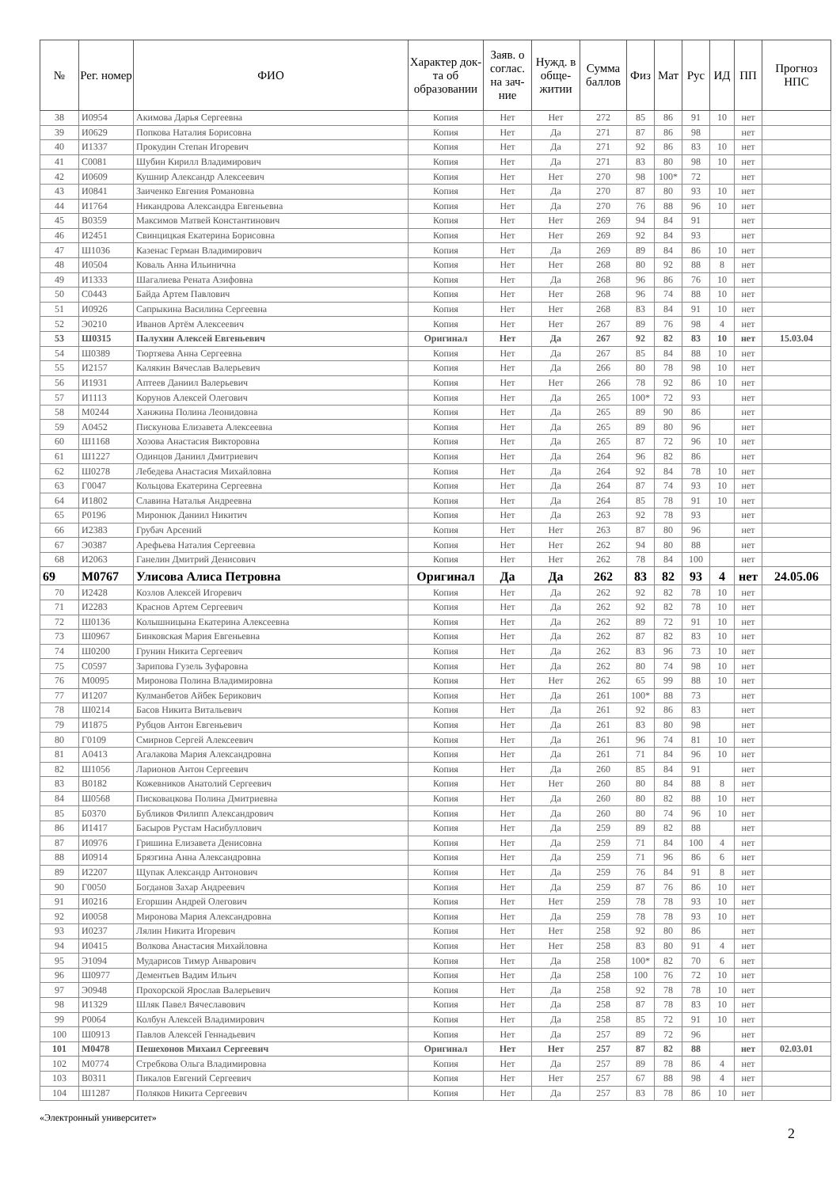| № | Рег. номер | ФИО | Характер док-та об образовании | Заяв. о соглас. на зач-ние | Нужд. в обще-житии | Сумма баллов | Физ | Мат | Рус | ИД | ПП | Прогноз НПС |
| --- | --- | --- | --- | --- | --- | --- | --- | --- | --- | --- | --- | --- |
| 38 | И0954 | Акимова Дарья Сергеевна | Копия | Нет | Нет | 272 | 85 | 86 | 91 | 10 | нет | |
| 39 | И0629 | Попкова Наталия Борисовна | Копия | Нет | Да | 271 | 87 | 86 | 98 | | нет | |
| 40 | И1337 | Прокудин Степан Игоревич | Копия | Нет | Да | 271 | 92 | 86 | 83 | 10 | нет | |
| 41 | С0081 | Шубин Кирилл Владимирович | Копия | Нет | Да | 271 | 83 | 80 | 98 | 10 | нет | |
| 42 | И0609 | Кушнир Александр Алексеевич | Копия | Нет | Нет | 270 | 98 | 100* | 72 | | нет | |
| 43 | И0841 | Заиченко Евгения Романовна | Копия | Нет | Да | 270 | 87 | 80 | 93 | 10 | нет | |
| 44 | И1764 | Никандрова Александра Евгеньевна | Копия | Нет | Да | 270 | 76 | 88 | 96 | 10 | нет | |
| 45 | В0359 | Максимов Матвей Константинович | Копия | Нет | Нет | 269 | 94 | 84 | 91 | | нет | |
| 46 | И2451 | Свинцицкая Екатерина Борисовна | Копия | Нет | Нет | 269 | 92 | 84 | 93 | | нет | |
| 47 | Ш1036 | Казенас Герман Владимирович | Копия | Нет | Да | 269 | 89 | 84 | 86 | 10 | нет | |
| 48 | И0504 | Коваль Анна Ильинична | Копия | Нет | Нет | 268 | 80 | 92 | 88 | 8 | нет | |
| 49 | И1333 | Шагалиева Рената Азифовна | Копия | Нет | Да | 268 | 96 | 86 | 76 | 10 | нет | |
| 50 | С0443 | Байда Артем Павлович | Копия | Нет | Нет | 268 | 96 | 74 | 88 | 10 | нет | |
| 51 | И0926 | Сапрыкина Василина Сергеевна | Копия | Нет | Нет | 268 | 83 | 84 | 91 | 10 | нет | |
| 52 | Э0210 | Иванов Артём Алексеевич | Копия | Нет | Нет | 267 | 89 | 76 | 98 | 4 | нет | |
| 53 | Ш0315 | Палухин Алексей Евгеньевич | Оригинал | Нет | Да | 267 | 92 | 82 | 83 | 10 | нет | 15.03.04 |
| 54 | Ш0389 | Тюртяева Анна Сергеевна | Копия | Нет | Да | 267 | 85 | 84 | 88 | 10 | нет | |
| 55 | И2157 | Калякин Вячеслав Валерьевич | Копия | Нет | Да | 266 | 80 | 78 | 98 | 10 | нет | |
| 56 | И1931 | Аптеев Даниил Валерьевич | Копия | Нет | Нет | 266 | 78 | 92 | 86 | 10 | нет | |
| 57 | И1113 | Корунов Алексей Олегович | Копия | Нет | Да | 265 | 100* | 72 | 93 | | нет | |
| 58 | М0244 | Ханжина Полина Леонидовна | Копия | Нет | Да | 265 | 89 | 90 | 86 | | нет | |
| 59 | А0452 | Пискунова Елизавета Алексеевна | Копия | Нет | Да | 265 | 89 | 80 | 96 | | нет | |
| 60 | Ш1168 | Хозова Анастасия Викторовна | Копия | Нет | Да | 265 | 87 | 72 | 96 | 10 | нет | |
| 61 | Ш1227 | Одинцов Даниил Дмитриевич | Копия | Нет | Да | 264 | 96 | 82 | 86 | | нет | |
| 62 | Ш0278 | Лебедева Анастасия Михайловна | Копия | Нет | Да | 264 | 92 | 84 | 78 | 10 | нет | |
| 63 | Г0047 | Кольцова Екатерина Сергеевна | Копия | Нет | Да | 264 | 87 | 74 | 93 | 10 | нет | |
| 64 | И1802 | Славина Наталья Андреевна | Копия | Нет | Да | 264 | 85 | 78 | 91 | 10 | нет | |
| 65 | Р0196 | Миронюк Даниил Никитич | Копия | Нет | Да | 263 | 92 | 78 | 93 | | нет | |
| 66 | И2383 | Грубач Арсений | Копия | Нет | Нет | 263 | 87 | 80 | 96 | | нет | |
| 67 | Э0387 | Арефьева Наталия Сергеевна | Копия | Нет | Нет | 262 | 94 | 80 | 88 | | нет | |
| 68 | И2063 | Ганелин Дмитрий Денисович | Копия | Нет | Нет | 262 | 78 | 84 | 100 | | нет | |
| 69 | М0767 | Улисова Алиса Петровна | Оригинал | Да | Да | 262 | 83 | 82 | 93 | 4 | нет | 24.05.06 |
| 70 | И2428 | Козлов Алексей Игоревич | Копия | Нет | Да | 262 | 92 | 82 | 78 | 10 | нет | |
| 71 | И2283 | Краснов Артем Сергеевич | Копия | Нет | Да | 262 | 92 | 82 | 78 | 10 | нет | |
| 72 | Ш0136 | Колышницына Екатерина Алексеевна | Копия | Нет | Да | 262 | 89 | 72 | 91 | 10 | нет | |
| 73 | Ш0967 | Бинковская Мария Евгеньевна | Копия | Нет | Да | 262 | 87 | 82 | 83 | 10 | нет | |
| 74 | Ш0200 | Грунин Никита Сергеевич | Копия | Нет | Да | 262 | 83 | 96 | 73 | 10 | нет | |
| 75 | С0597 | Зарипова Гузель Зуфаровна | Копия | Нет | Да | 262 | 80 | 74 | 98 | 10 | нет | |
| 76 | М0095 | Миронова Полина Владимировна | Копия | Нет | Нет | 262 | 65 | 99 | 88 | 10 | нет | |
| 77 | И1207 | Кулманбетов Айбек Берикович | Копия | Нет | Да | 261 | 100* | 88 | 73 | | нет | |
| 78 | Ш0214 | Басов Никита Витальевич | Копия | Нет | Да | 261 | 92 | 86 | 83 | | нет | |
| 79 | И1875 | Рубцов Антон Евгеньевич | Копия | Нет | Да | 261 | 83 | 80 | 98 | | нет | |
| 80 | Г0109 | Смирнов Сергей Алексеевич | Копия | Нет | Да | 261 | 96 | 74 | 81 | 10 | нет | |
| 81 | А0413 | Агалакова Мария Александровна | Копия | Нет | Да | 261 | 71 | 84 | 96 | 10 | нет | |
| 82 | Ш1056 | Ларионов Антон Сергеевич | Копия | Нет | Да | 260 | 85 | 84 | 91 | | нет | |
| 83 | В0182 | Кожевников Анатолий Сергеевич | Копия | Нет | Нет | 260 | 80 | 84 | 88 | 8 | нет | |
| 84 | Ш0568 | Писковацкова Полина Дмитриевна | Копия | Нет | Да | 260 | 80 | 82 | 88 | 10 | нет | |
| 85 | Б0370 | Бубликов Филипп Александрович | Копия | Нет | Да | 260 | 80 | 74 | 96 | 10 | нет | |
| 86 | И1417 | Басыров Рустам Насибуллович | Копия | Нет | Да | 259 | 89 | 82 | 88 | | нет | |
| 87 | И0976 | Гришина Елизавета Денисовна | Копия | Нет | Да | 259 | 71 | 84 | 100 | 4 | нет | |
| 88 | И0914 | Брязгина Анна Александровна | Копия | Нет | Да | 259 | 71 | 96 | 86 | 6 | нет | |
| 89 | И2207 | Щупак Александр Антонович | Копия | Нет | Да | 259 | 76 | 84 | 91 | 8 | нет | |
| 90 | Г0050 | Богданов Захар Андреевич | Копия | Нет | Да | 259 | 87 | 76 | 86 | 10 | нет | |
| 91 | И0216 | Егоршин Андрей Олегович | Копия | Нет | Нет | 259 | 78 | 78 | 93 | 10 | нет | |
| 92 | И0058 | Миронова Мария Александровна | Копия | Нет | Да | 259 | 78 | 78 | 93 | 10 | нет | |
| 93 | И0237 | Лялин Никита Игоревич | Копия | Нет | Нет | 258 | 92 | 80 | 86 | | нет | |
| 94 | И0415 | Волкова Анастасия Михайловна | Копия | Нет | Нет | 258 | 83 | 80 | 91 | 4 | нет | |
| 95 | Э1094 | Мударисов Тимур Анварович | Копия | Нет | Да | 258 | 100* | 82 | 70 | 6 | нет | |
| 96 | Ш0977 | Дементьев Вадим Ильич | Копия | Нет | Да | 258 | 100 | 76 | 72 | 10 | нет | |
| 97 | Э0948 | Прохорской Ярослав Валерьевич | Копия | Нет | Да | 258 | 92 | 78 | 78 | 10 | нет | |
| 98 | И1329 | Шляк Павел Вячеславович | Копия | Нет | Да | 258 | 87 | 78 | 83 | 10 | нет | |
| 99 | Р0064 | Колбун Алексей Владимирович | Копия | Нет | Да | 258 | 85 | 72 | 91 | 10 | нет | |
| 100 | Ш0913 | Павлов Алексей Геннадьевич | Копия | Нет | Да | 257 | 89 | 72 | 96 | | нет | |
| 101 | М0478 | Пешехонов Михаил Сергеевич | Оригинал | Нет | Нет | 257 | 87 | 82 | 88 | | нет | 02.03.01 |
| 102 | М0774 | Стребкова Ольга Владимировна | Копия | Нет | Да | 257 | 89 | 78 | 86 | 4 | нет | |
| 103 | В0311 | Пикалов Евгений Сергеевич | Копия | Нет | Нет | 257 | 67 | 88 | 98 | 4 | нет | |
| 104 | Ш1287 | Поляков Никита Сергеевич | Копия | Нет | Да | 257 | 83 | 78 | 86 | 10 | нет | |
«Электронный университет»
2